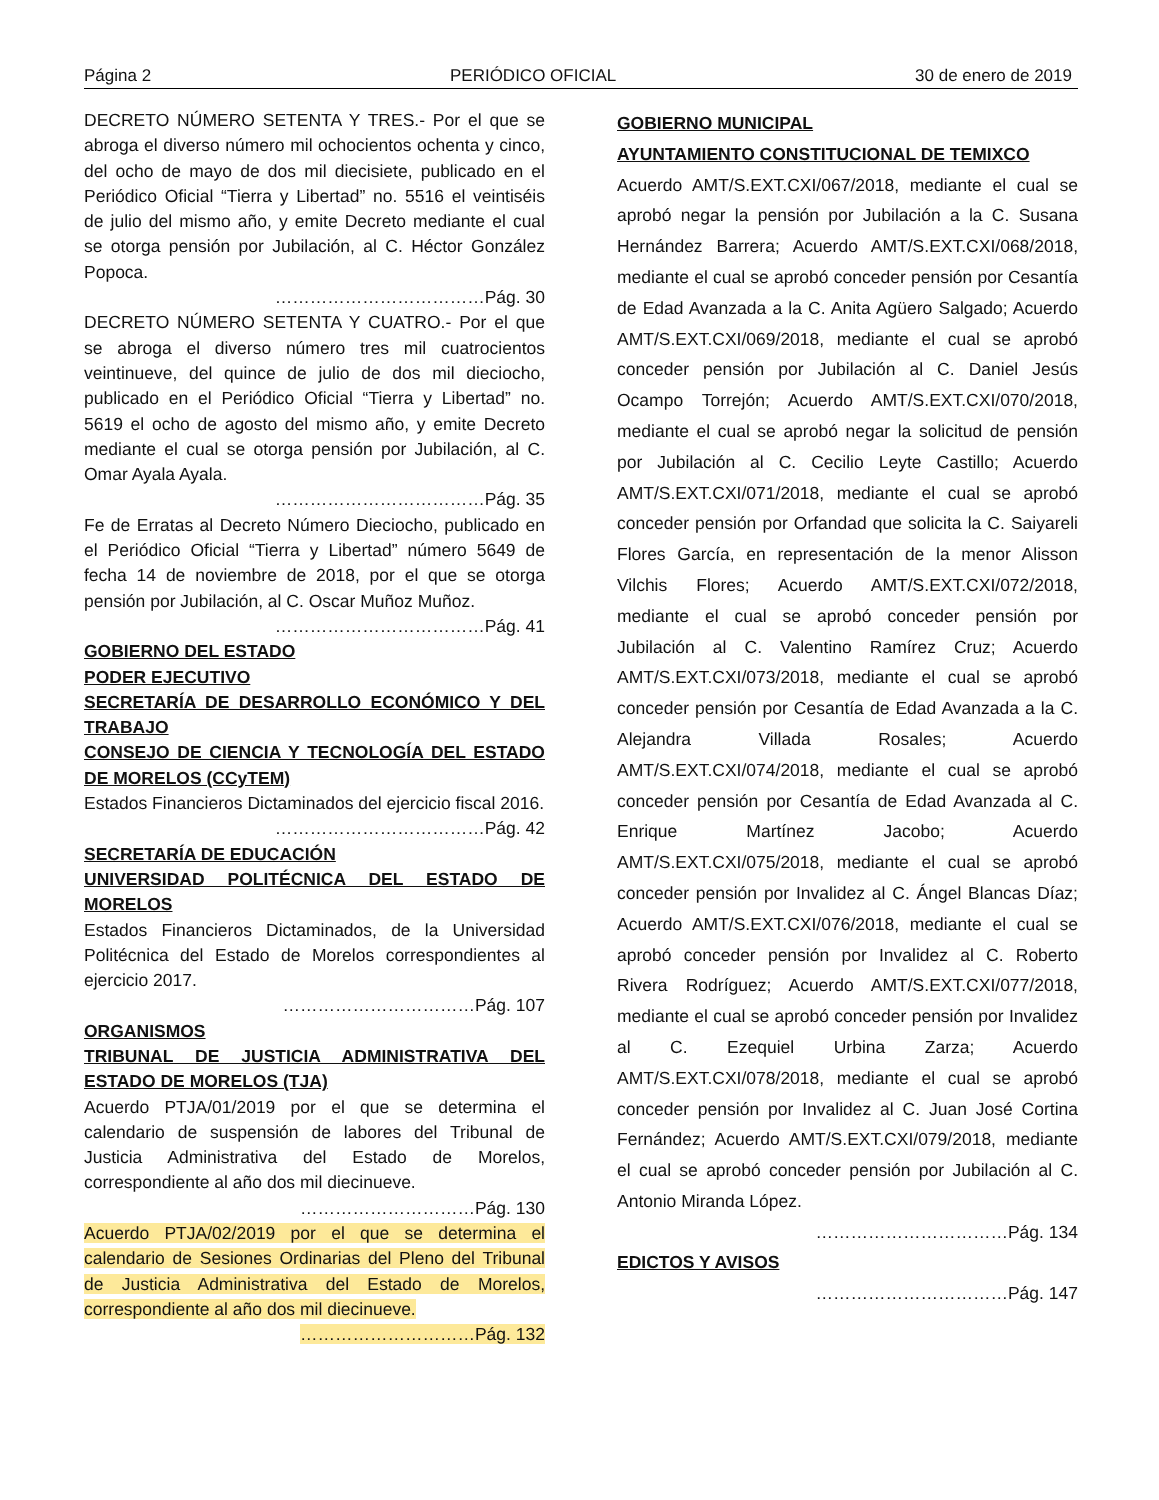Página 2 PERIÓDICO OFICIAL 30 de enero de 2019
DECRETO NÚMERO SETENTA Y TRES.- Por el que se abroga el diverso número mil ochocientos ochenta y cinco, del ocho de mayo de dos mil diecisiete, publicado en el Periódico Oficial “Tierra y Libertad” no. 5516 el veintiséis de julio del mismo año, y emite Decreto mediante el cual se otorga pensión por Jubilación, al C. Héctor González Popoca.
………………………………Pág. 30
DECRETO NÚMERO SETENTA Y CUATRO.- Por el que se abroga el diverso número tres mil cuatrocientos veintinueve, del quince de julio de dos mil dieciocho, publicado en el Periódico Oficial “Tierra y Libertad” no. 5619 el ocho de agosto del mismo año, y emite Decreto mediante el cual se otorga pensión por Jubilación, al C. Omar Ayala Ayala.
………………………………Pág. 35
Fe de Erratas al Decreto Número Dieciocho, publicado en el Periódico Oficial “Tierra y Libertad” número 5649 de fecha 14 de noviembre de 2018, por el que se otorga pensión por Jubilación, al C. Oscar Muñoz Muñoz.
………………………………Pág. 41
GOBIERNO DEL ESTADO
PODER EJECUTIVO
SECRETARÍA DE DESARROLLO ECONÓMICO Y DEL TRABAJO
CONSEJO DE CIENCIA Y TECNOLOGÍA DEL ESTADO DE MORELOS (CCyTEM)
Estados Financieros Dictaminados del ejercicio fiscal 2016.
………………………………Pág. 42
SECRETARÍA DE EDUCACIÓN
UNIVERSIDAD POLITÉCNICA DEL ESTADO DE MORELOS
Estados Financieros Dictaminados, de la Universidad Politécnica del Estado de Morelos correspondientes al ejercicio 2017.
……………………………Pág. 107
ORGANISMOS
TRIBUNAL DE JUSTICIA ADMINISTRATIVA DEL ESTADO DE MORELOS (TJA)
Acuerdo PTJA/01/2019 por el que se determina el calendario de suspensión de labores del Tribunal de Justicia Administrativa del Estado de Morelos, correspondiente al año dos mil diecinueve.
…………………………Pág. 130
Acuerdo PTJA/02/2019 por el que se determina el calendario de Sesiones Ordinarias del Pleno del Tribunal de Justicia Administrativa del Estado de Morelos, correspondiente al año dos mil diecinueve.
…………………………Pág. 132
GOBIERNO MUNICIPAL
AYUNTAMIENTO CONSTITUCIONAL DE TEMIXCO
Acuerdo AMT/S.EXT.CXI/067/2018, mediante el cual se aprobó negar la pensión por Jubilación a la C. Susana Hernández Barrera; Acuerdo AMT/S.EXT.CXI/068/2018, mediante el cual se aprobó conceder pensión por Cesantía de Edad Avanzada a la C. Anita Agüero Salgado; Acuerdo AMT/S.EXT.CXI/069/2018, mediante el cual se aprobó conceder pensión por Jubilación al C. Daniel Jesús Ocampo Torrejón; Acuerdo AMT/S.EXT.CXI/070/2018, mediante el cual se aprobó negar la solicitud de pensión por Jubilación al C. Cecilio Leyte Castillo; Acuerdo AMT/S.EXT.CXI/071/2018, mediante el cual se aprobó conceder pensión por Orfandad que solicita la C. Saiyareli Flores García, en representación de la menor Alisson Vilchis Flores; Acuerdo AMT/S.EXT.CXI/072/2018, mediante el cual se aprobó conceder pensión por Jubilación al C. Valentino Ramírez Cruz; Acuerdo AMT/S.EXT.CXI/073/2018, mediante el cual se aprobó conceder pensión por Cesantía de Edad Avanzada a la C. Alejandra Villada Rosales; Acuerdo AMT/S.EXT.CXI/074/2018, mediante el cual se aprobó conceder pensión por Cesantía de Edad Avanzada al C. Enrique Martínez Jacobo; Acuerdo AMT/S.EXT.CXI/075/2018, mediante el cual se aprobó conceder pensión por Invalidez al C. Ángel Blancas Díaz; Acuerdo AMT/S.EXT.CXI/076/2018, mediante el cual se aprobó conceder pensión por Invalidez al C. Roberto Rivera Rodríguez; Acuerdo AMT/S.EXT.CXI/077/2018, mediante el cual se aprobó conceder pensión por Invalidez al C. Ezequiel Urbina Zarza; Acuerdo AMT/S.EXT.CXI/078/2018, mediante el cual se aprobó conceder pensión por Invalidez al C. Juan José Cortina Fernández; Acuerdo AMT/S.EXT.CXI/079/2018, mediante el cual se aprobó conceder pensión por Jubilación al C. Antonio Miranda López.
……………………………Pág. 134
EDICTOS Y AVISOS
……………………………Pág. 147